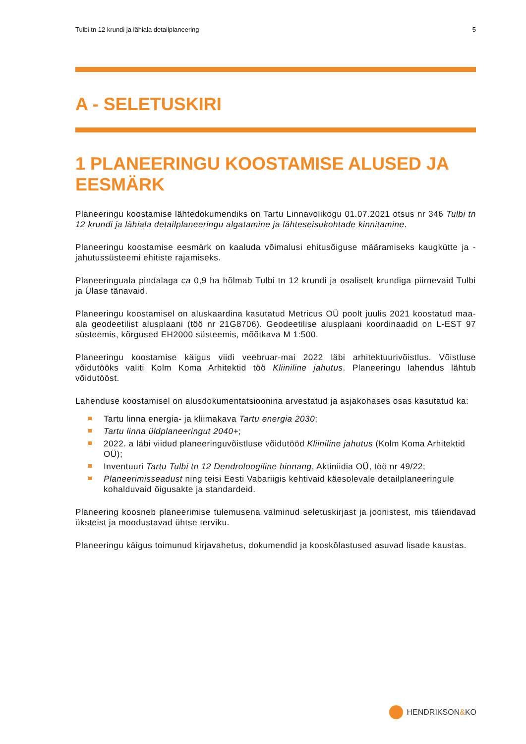Tulbi tn 12 krundi ja lähiala detailplaneering 5
A - SELETUSKIRI
1 PLANEERINGU KOOSTAMISE ALUSED JA EESMÄRK
Planeeringu koostamise lähtedokumendiks on Tartu Linnavolikogu 01.07.2021 otsus nr 346 Tulbi tn 12 krundi ja lähiala detailplaneeringu algatamine ja lähteseisukohtade kinnitamine.
Planeeringu koostamise eesmärk on kaaluda võimalusi ehitusõiguse määramiseks kaugkütte ja -jahutussüsteemi ehitiste rajamiseks.
Planeeringuala pindalaga ca 0,9 ha hõlmab Tulbi tn 12 krundi ja osaliselt krundiga piirnevaid Tulbi ja Ülase tänavaid.
Planeeringu koostamisel on aluskaardina kasutatud Metricus OÜ poolt juulis 2021 koostatud maa-ala geodeetilist alusplaani (töö nr 21G8706). Geodeetilise alusplaani koordinaadid on L-EST 97 süsteemis, kõrgused EH2000 süsteemis, mõõtkava M 1:500.
Planeeringu koostamise käigus viidi veebruar-mai 2022 läbi arhitektuurivõistlus. Võistluse võidutööks valiti Kolm Koma Arhitektid töö Kliiniline jahutus. Planeeringu lahendus lähtub võidutööst.
Lahenduse koostamisel on alusdokumentatsioonina arvestatud ja asjakohases osas kasutatud ka:
Tartu linna energia- ja kliimakava Tartu energia 2030;
Tartu linna üldplaneeringut 2040+;
2022. a läbi viidud planeeringuvõistluse võidutööd Kliiniline jahutus (Kolm Koma Arhitektid OÜ);
Inventuuri Tartu Tulbi tn 12 Dendroloogiline hinnang, Aktiniidia OÜ, töö nr 49/22;
Planeerimisseadust ning teisi Eesti Vabariigis kehtivaid käesolevale detailplaneeringule kohalduvaid õigusakte ja standardeid.
Planeering koosneb planeerimise tulemusena valminud seletuskirjast ja joonistest, mis täiendavad üksteist ja moodustavad ühtse terviku.
Planeeringu käigus toimunud kirjavahetus, dokumendid ja kooskõlastused asuvad lisade kaustas.
HENDRIKSON & KO